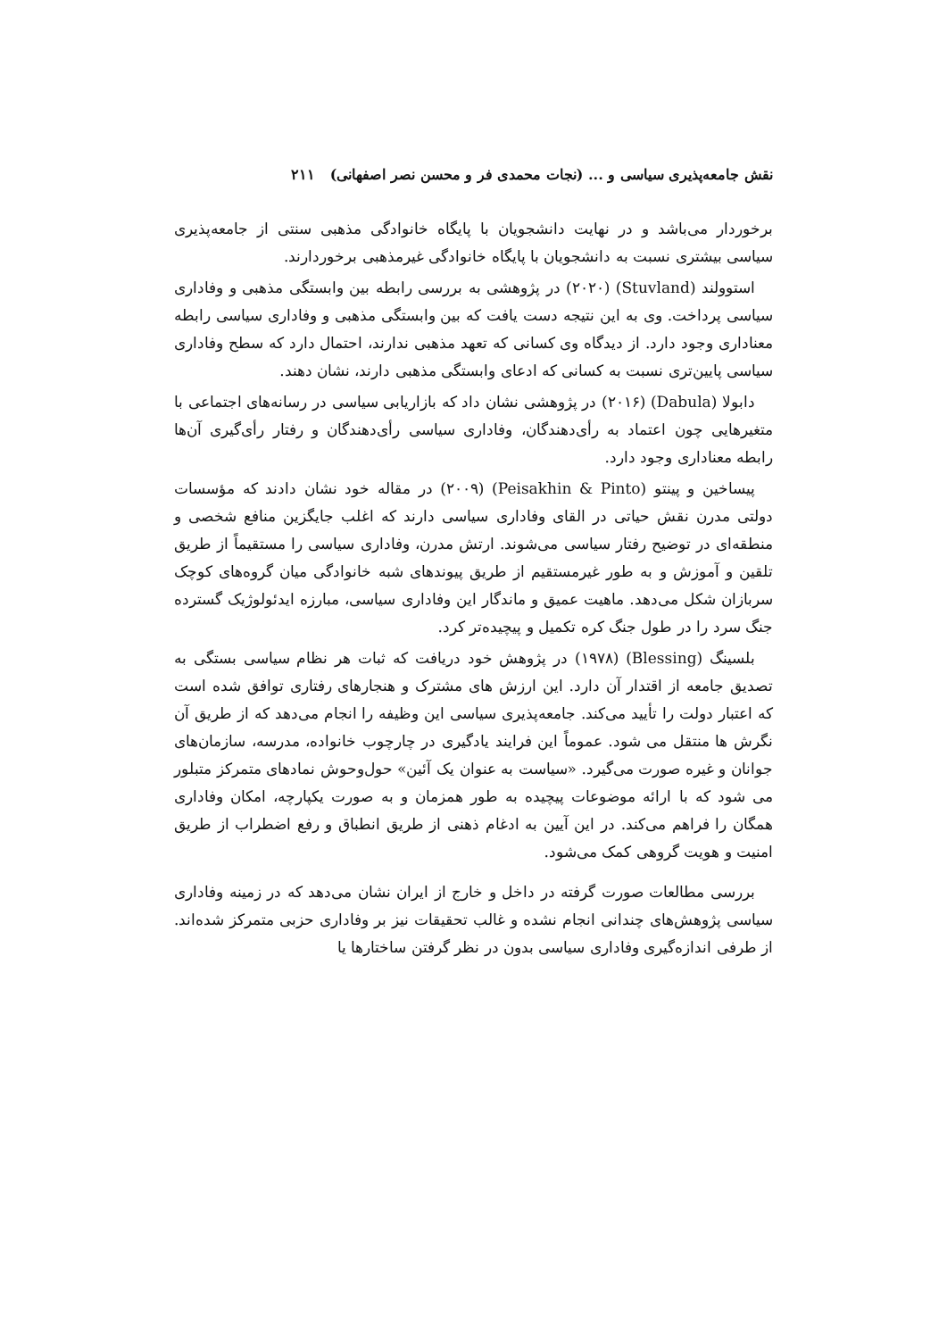نقش جامعه‌پذیری سیاسی و ... (نجات محمدی فر و محسن نصر اصفهانی) ۲۱۱
برخوردار می‌باشد و در نهایت دانشجویان با پایگاه خانوادگی مذهبی سنتی از جامعه‌پذیری سیاسی بیشتری نسبت به دانشجویان با پایگاه خانوادگی غیرمذهبی برخوردارند.
استوولند (Stuvland) (۲۰۲۰) در پژوهشی به بررسی رابطه بین وابستگی مذهبی و وفاداری سیاسی پرداخت. وی به این نتیجه دست یافت که بین وابستگی مذهبی و وفاداری سیاسی رابطه معناداری وجود دارد. از دیدگاه وی کسانی که تعهد مذهبی ندارند، احتمال دارد که سطح وفاداری سیاسی پایین‌تری نسبت به کسانی که ادعای وابستگی مذهبی دارند، نشان دهند.
دابولا (Dabula) (۲۰۱۶) در پژوهشی نشان داد که بازاریابی سیاسی در رسانه‌های اجتماعی با متغیرهایی چون اعتماد به رأی‌دهندگان، وفاداری سیاسی رأی‌دهندگان و رفتار رأی‌گیری آن‌ها رابطه معناداری وجود دارد.
پیساخین و پینتو (Peisakhin & Pinto) (۲۰۰۹) در مقاله خود نشان دادند که مؤسسات دولتی مدرن نقش حیاتی در القای وفاداری سیاسی دارند که اغلب جایگزین منافع شخصی و منطقه‌ای در توضیح رفتار سیاسی می‌شوند. ارتش مدرن، وفاداری سیاسی را مستقیماً از طریق تلقین و آموزش و به طور غیرمستقیم از طریق پیوندهای شبه خانوادگی میان گروه‌های کوچک سربازان شکل می‌دهد. ماهیت عمیق و ماندگار این وفاداری سیاسی، مبارزه ایدئولوژیک گسترده جنگ سرد را در طول جنگ کره تکمیل و پیچیده‌تر کرد.
بلسینگ (Blessing) (۱۹۷۸) در پژوهش خود دریافت که ثبات هر نظام سیاسی بستگی به تصدیق جامعه از اقتدار آن دارد. این ارزش های مشترک و هنجارهای رفتاری توافق شده است که اعتبار دولت را تأیید می‌کند. جامعه‌پذیری سیاسی این وظیفه را انجام می‌دهد که از طریق آن نگرش ها منتقل می شود. عموماً این فرایند یادگیری در چارچوب خانواده، مدرسه، سازمان‌های جوانان و غیره صورت می‌گیرد. «سیاست به عنوان یک آئین» حول‌وحوش نمادهای متمرکز متبلور می شود که با ارائه موضوعات پیچیده به طور همزمان و به صورت یکپارچه، امکان وفاداری همگان را فراهم می‌کند. در این آیین به ادغام ذهنی از طریق انطباق و رفع اضطراب از طریق امنیت و هویت گروهی کمک می‌شود.
بررسی مطالعات صورت گرفته در داخل و خارج از ایران نشان می‌دهد که در زمینه وفاداری سیاسی پژوهش‌های چندانی انجام نشده و غالب تحقیقات نیز بر وفاداری حزبی متمرکز شده‌اند. از طرفی اندازه‌گیری وفاداری سیاسی بدون در نظر گرفتن ساختارها یا